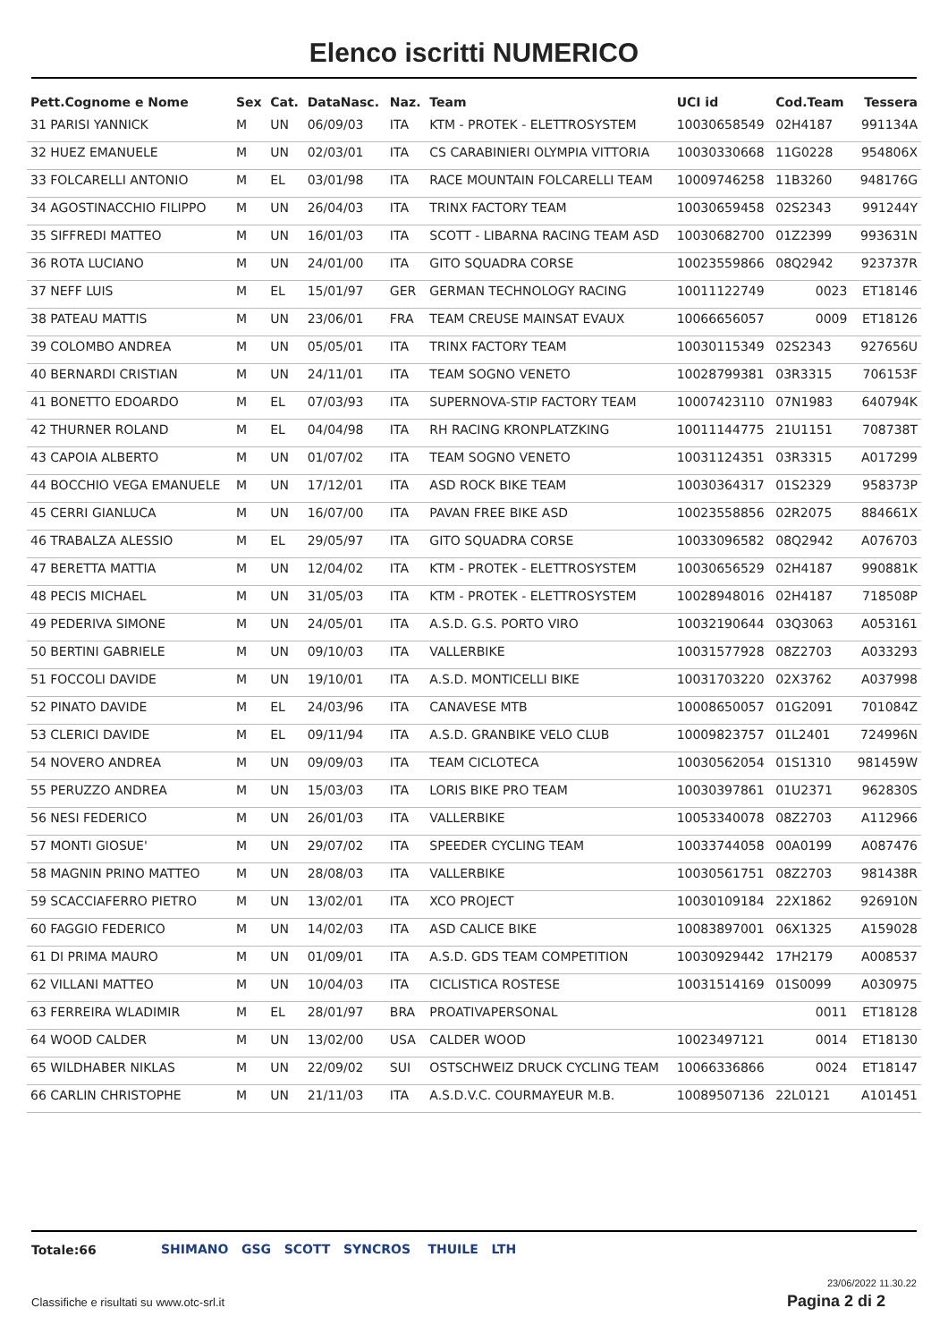Elenco iscritti NUMERICO
| Pett.Cognome e Nome | Sex | Cat. | DataNasc. | Naz. | Team | UCI id | Cod.Team | Tessera |
| --- | --- | --- | --- | --- | --- | --- | --- | --- |
| 31 PARISI YANNICK | M | UN | 06/09/03 | ITA | KTM - PROTEK - ELETTROSYSTEM | 10030658549 | 02H4187 | 991134A |
| 32 HUEZ EMANUELE | M | UN | 02/03/01 | ITA | CS CARABINIERI OLYMPIA VITTORIA | 10030330668 | 11G0228 | 954806X |
| 33 FOLCARELLI ANTONIO | M | EL | 03/01/98 | ITA | RACE MOUNTAIN FOLCARELLI TEAM | 10009746258 | 11B3260 | 948176G |
| 34 AGOSTINACCHIO FILIPPO | M | UN | 26/04/03 | ITA | TRINX FACTORY TEAM | 10030659458 | 02S2343 | 991244Y |
| 35 SIFFREDI MATTEO | M | UN | 16/01/03 | ITA | SCOTT - LIBARNA RACING TEAM ASD | 10030682700 | 01Z2399 | 993631N |
| 36 ROTA LUCIANO | M | UN | 24/01/00 | ITA | GITO SQUADRA CORSE | 10023559866 | 08Q2942 | 923737R |
| 37 NEFF LUIS | M | EL | 15/01/97 | GER | GERMAN TECHNOLOGY RACING | 10011122749 | 0023 | ET18146 |
| 38 PATEAU MATTIS | M | UN | 23/06/01 | FRA | TEAM CREUSE MAINSAT EVAUX | 10066656057 | 0009 | ET18126 |
| 39 COLOMBO ANDREA | M | UN | 05/05/01 | ITA | TRINX FACTORY TEAM | 10030115349 | 02S2343 | 927656U |
| 40 BERNARDI CRISTIAN | M | UN | 24/11/01 | ITA | TEAM SOGNO VENETO | 10028799381 | 03R3315 | 706153F |
| 41 BONETTO EDOARDO | M | EL | 07/03/93 | ITA | SUPERNOVA-STIP FACTORY TEAM | 10007423110 | 07N1983 | 640794K |
| 42 THURNER ROLAND | M | EL | 04/04/98 | ITA | RH RACING KRONPLATZKING | 10011144775 | 21U1151 | 708738T |
| 43 CAPOIA ALBERTO | M | UN | 01/07/02 | ITA | TEAM SOGNO VENETO | 10031124351 | 03R3315 | A017299 |
| 44 BOCCHIO VEGA EMANUELE | M | UN | 17/12/01 | ITA | ASD ROCK BIKE TEAM | 10030364317 | 01S2329 | 958373P |
| 45 CERRI GIANLUCA | M | UN | 16/07/00 | ITA | PAVAN FREE BIKE ASD | 10023558856 | 02R2075 | 884661X |
| 46 TRABALZA ALESSIO | M | EL | 29/05/97 | ITA | GITO SQUADRA CORSE | 10033096582 | 08Q2942 | A076703 |
| 47 BERETTA MATTIA | M | UN | 12/04/02 | ITA | KTM - PROTEK - ELETTROSYSTEM | 10030656529 | 02H4187 | 990881K |
| 48 PECIS MICHAEL | M | UN | 31/05/03 | ITA | KTM - PROTEK - ELETTROSYSTEM | 10028948016 | 02H4187 | 718508P |
| 49 PEDERIVA SIMONE | M | UN | 24/05/01 | ITA | A.S.D. G.S. PORTO VIRO | 10032190644 | 03Q3063 | A053161 |
| 50 BERTINI GABRIELE | M | UN | 09/10/03 | ITA | VALLERBIKE | 10031577928 | 08Z2703 | A033293 |
| 51 FOCCOLI DAVIDE | M | UN | 19/10/01 | ITA | A.S.D. MONTICELLI BIKE | 10031703220 | 02X3762 | A037998 |
| 52 PINATO DAVIDE | M | EL | 24/03/96 | ITA | CANAVESE MTB | 10008650057 | 01G2091 | 701084Z |
| 53 CLERICI DAVIDE | M | EL | 09/11/94 | ITA | A.S.D. GRANBIKE VELO CLUB | 10009823757 | 01L2401 | 724996N |
| 54 NOVERO ANDREA | M | UN | 09/09/03 | ITA | TEAM CICLOTECA | 10030562054 | 01S1310 | 981459W |
| 55 PERUZZO ANDREA | M | UN | 15/03/03 | ITA | LORIS BIKE PRO TEAM | 10030397861 | 01U2371 | 962830S |
| 56 NESI FEDERICO | M | UN | 26/01/03 | ITA | VALLERBIKE | 10053340078 | 08Z2703 | A112966 |
| 57 MONTI GIOSUE' | M | UN | 29/07/02 | ITA | SPEEDER CYCLING TEAM | 10033744058 | 00A0199 | A087476 |
| 58 MAGNIN PRINO MATTEO | M | UN | 28/08/03 | ITA | VALLERBIKE | 10030561751 | 08Z2703 | 981438R |
| 59 SCACCIAFERRO PIETRO | M | UN | 13/02/01 | ITA | XCO PROJECT | 10030109184 | 22X1862 | 926910N |
| 60 FAGGIO FEDERICO | M | UN | 14/02/03 | ITA | ASD CALICE BIKE | 10083897001 | 06X1325 | A159028 |
| 61 DI PRIMA MAURO | M | UN | 01/09/01 | ITA | A.S.D. GDS TEAM COMPETITION | 10030929442 | 17H2179 | A008537 |
| 62 VILLANI MATTEO | M | UN | 10/04/03 | ITA | CICLISTICA ROSTESE | 10031514169 | 01S0099 | A030975 |
| 63 FERREIRA WLADIMIR | M | EL | 28/01/97 | BRA | PROATIVAPERSONAL | | 0011 | ET18128 |
| 64 WOOD CALDER | M | UN | 13/02/00 | USA | CALDER WOOD | 10023497121 | 0014 | ET18130 |
| 65 WILDHABER NIKLAS | M | UN | 22/09/02 | SUI | OSTSCHWEIZ DRUCK CYCLING TEAM | 10066336866 | 0024 | ET18147 |
| 66 CARLIN CHRISTOPHE | M | UN | 21/11/03 | ITA | A.S.D.V.C. COURMAYEUR M.B. | 10089507136 | 22L0121 | A101451 |
Totale:66
SHIMANO GSG SCOTT SYNCROS THUILE LTH
23/06/2022 11.30.22
Classifiche e risultati su www.otc-srl.it
Pagina 2 di 2